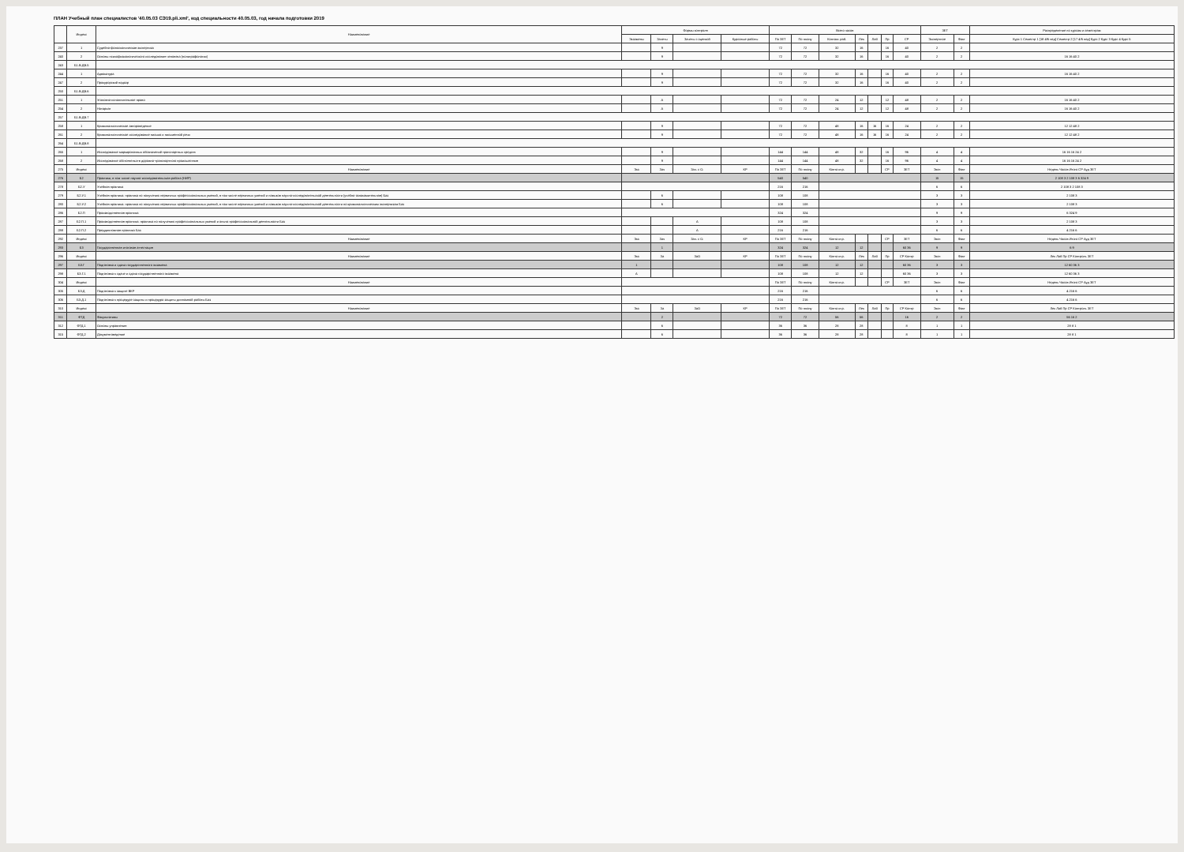ПЛАН Учебный план специалистов '40.05.03 СЭ19.plі.xml', код специальности 40.05.03, год начала подготовки 2019
| | Индекс | Наименование | Формы контроля | | | | Всего часов | | | | | | | ЗЕТ | | Распределение по курсам и семестрам |
| --- | --- | --- | --- | --- | --- | --- | --- | --- | --- | --- | --- | --- | --- | --- | --- | --- |
| | | | Экзамены | Зачеты | Зачеты с оценкой | Курсовые работы | По ЗЕТ | По плану | Контакт. раб. | Лек | Лаб | Пр | СР | Экспертное | Факт | Курс 1 Семестр 1 [18 4/6 нед] Семестр 2 [17 4/6 нед] Курс 2 Курс 3 Курс 4 Курс 5 |
| 237 | 1 | Судебно-фоноскопическая экспертиза | | 9 | | | 72 | 72 | 32 | 16 | | 16 | 40 | 2 | 2 | |
| 240 | 2 | Основы психофизиологического исследования человека (полиграфологии) | | 9 | | | 72 | 72 | 32 | 16 | | 16 | 40 | 2 | 2 | 16 16 40 2 |
| 243 | Б1.В.ДВ.5 | | | | | | | | | | | | | | | |
| 244 | 1 | Адвокатура | | 9 | | | 72 | 72 | 32 | 16 | | 16 | 40 | 2 | 2 | 16 16 40 2 |
| 247 | 2 | Прокурорский надзор | | 9 | | | 72 | 72 | 32 | 16 | | 16 | 40 | 2 | 2 | |
| 250 | Б1.В.ДВ.6 | | | | | | | | | | | | | | | |
| 251 | 1 | Уголовно-исполнительное право | | А | | | 72 | 72 | 24 | 12 | | 12 | 48 | 2 | 2 | 16 16 40 2 |
| 254 | 2 | Нотариат | | А | | | 72 | 72 | 24 | 12 | | 12 | 48 | 2 | 2 | 16 16 40 2 |
| 257 | Б1.В.ДВ.7 | | | | | | | | | | | | | | | |
| 258 | 1 | Криминалистическое автороведение | | 9 | | | 72 | 72 | 48 | 16 | 16 | 16 | 24 | 2 | 2 | 12 12 48 2 |
| 261 | 2 | Криминалистическое исследование письма и письменной речи | | 9 | | | 72 | 72 | 48 | 16 | 16 | 16 | 24 | 2 | 2 | 12 12 48 2 |
| 264 | Б1.В.ДВ.8 | | | | | | | | | | | | | | | |
| 265 | 1 | Исследование маркировочных обозначений транспортных средств | | 9 | | | 144 | 144 | 48 | 32 | | 16 | 96 | 4 | 4 | 16 16 16 24 2 |
| 268 | 2 | Исследование обстоятельств дорожно-транспортного происшествия | | 9 | | | 144 | 144 | 48 | 32 | | 16 | 96 | 4 | 4 | 16 16 16 24 2 |
| 275 | Индекс | Наименование | Экз | Зач | Зач. с О. | КР | По ЗЕТ | По плану | Конта кт.р. | | | СР | ЗЕТ | Экcп | Факт | Недель Часов Итого СР Ауд ЗЕТ |
| 276 | Б2 | Практики, в том числе научно-исследовательская работа (НИР) | | | | | 540 | 540 | | | | | | 15 | 15 | 2 108 3 2 108 3 6 324 9 |
| 278 | Б2.У | Учебная практика | | | | | 216 | 216 | | | | | | 6 | 6 | 2 108 3 2 108 3 |
| 279 | Б2.У.1 | Учебная практика: практика по получению первичных профессиональных умений, в том числе первичных умений и навыков научно-исследовательской деятельности (учебно-ознакомительная) Баз | | 6 | | | 108 | 108 | | | | | | 3 | 3 | 2 108 3 |
| 280 | Б2.У.2 | Учебная практика: практика по получению первичных профессиональных умений, в том числе первичных умений и навыков научно-исследовательской деятельности по криминалистическим экспертизам Баз | | 6 | | | 108 | 108 | | | | | | 3 | 3 | 2 108 3 |
| 286 | Б2.П | Производственная практика | | | | | 324 | 324 | | | | | | 9 | 9 | 6 324 9 |
| 287 | Б2.П.1 | Производственная практика: практика по получению профессиональных умений и опыта профессиональной деятельности Баз | | | А | | 108 | 108 | | | | | | 3 | 3 | 2 108 3 |
| 288 | Б2.П.2 | Преддипломная практика Баз | | | А | | 216 | 216 | | | | | | 6 | 6 | 4 216 6 |
| 292 | Индекс | Наименование | Экз | Зач | Зач. с О. | КР | По ЗЕТ | По плану | Конта кт.р. | | | СР | ЗЕТ | Экcп | Факт | Недель Часов Итого СР Ауд ЗЕТ |
| 293 | Б3 | Государственная итоговая аттестация | | 1 | | | 324 | 324 | 12 | 12 | | | 60 36 | 9 | 9 | 6 9 |
| 296 | Индекс | Наименование | Экз | За | ЗаО | КР | По ЗЕТ | По плану | Конта кт.р. | Лек | Лаб | Пр | СР Контр | Экcп | Факт | Лек Лаб Пр СР Контроль ЗЕТ |
| 297 | Б3.Г | Подготовка и сдача государственного экзамена | 1 | | | | 108 | 108 | 12 | 12 | | | 60 36 | 3 | 3 | 12 60 36 3 |
| 298 | Б3.Г.1 | Подготовка к сдаче и сдача государственного экзамена | А | | | | 108 | 108 | 12 | 12 | | | 60 36 | 3 | 3 | 12 60 36 3 |
| 304 | Индекс | Наименование | | | | | По ЗЕТ | По плану | Конта кт.р. | | | СР | ЗЕТ | Экcп | Факт | Недель Часов Итого СР Ауд ЗЕТ |
| 305 | Б3.Д | Подготовка к защите ВКР | | | | | 216 | 216 | | | | | | 6 | 6 | 4 216 6 |
| 306 | Б3.Д.1 | Подготовка к процедуре защиты и процедура защиты дипломной работы Баз | | | | | 216 | 216 | | | | | | 6 | 6 | 4 216 6 |
| 310 | Индекс | Наименование | Экз | За | ЗаО | КР | По ЗЕТ | По плану | Конта кт.р. | Лек | Лаб | Пр | СР Контр | Экcп | Факт | Лек Лаб Пр СР Контроль ЗЕТ |
| 311 | ФТД | Факультативы | | 2 | | | 72 | 72 | 56 | 56 | | | 16 | 2 | 2 | 56 16 2 |
| 312 | ФТД.1 | Основы управления | | 6 | | | 36 | 36 | 28 | 28 | | | 8 | 1 | 1 | 28 8 1 |
| 315 | ФТД.2 | Документоведение | | 6 | | | 36 | 36 | 28 | 28 | | | 8 | 1 | 1 | 28 8 1 |